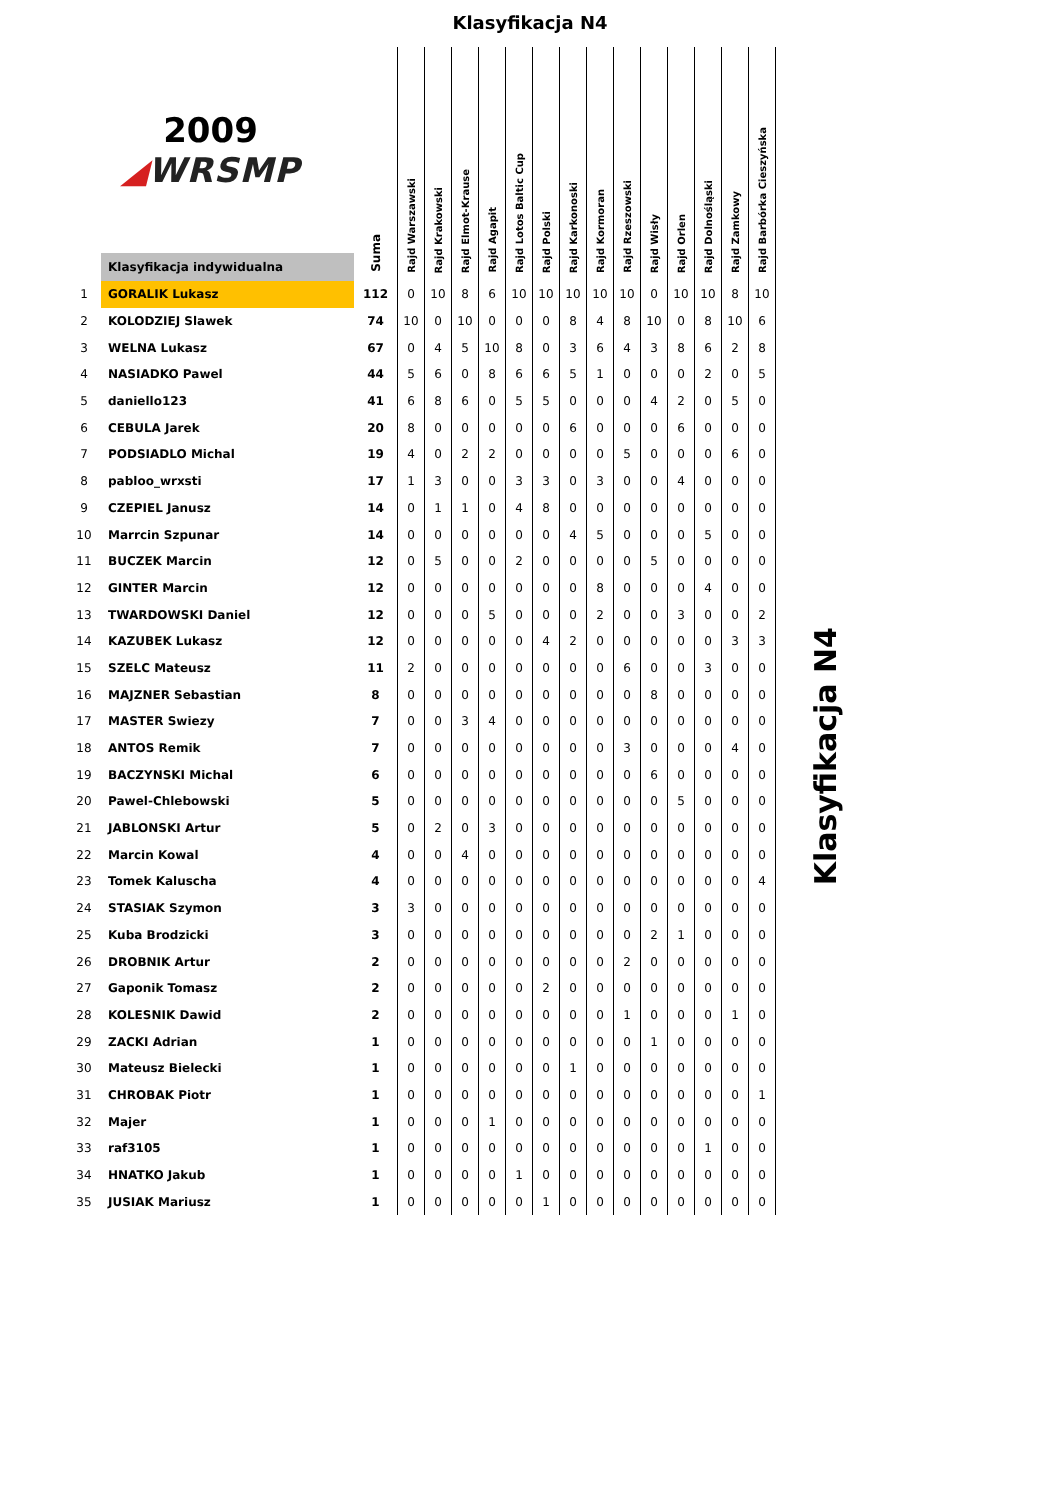Klasyfikacja N4
| 2009 ◢ WRSMP | | Suma | Rajd Warszawski | Rajd Krakowski | Rajd Elmot-Krause | Rajd Agapit | Rajd Lotos Baltic Cup | Rajd Polski | Rajd Karkonoski | Rajd Kormoran | Rajd Rzeszowski | Rajd Wisły | Rajd Orlen | Rajd Dolnośląski | Rajd Zamkowy | Rajd Barbórka Cieszyńska |
| --- | --- | --- | --- | --- | --- | --- | --- | --- | --- | --- | --- | --- | --- | --- | --- | --- |
| | Klasyfikacja indywidualna | | | | | | | | | | | | | | | |
| 1 | GORALIK Lukasz | 112 | 0 | 10 | 8 | 6 | 10 | 10 | 10 | 10 | 10 | 0 | 10 | 10 | 8 | 10 |
| 2 | KOLODZIEJ Slawek | 74 | 10 | 0 | 10 | 0 | 0 | 0 | 8 | 4 | 8 | 10 | 0 | 8 | 10 | 6 |
| 3 | WELNA Lukasz | 67 | 0 | 4 | 5 | 10 | 8 | 0 | 3 | 6 | 4 | 3 | 8 | 6 | 2 | 8 |
| 4 | NASIADKO Pawel | 44 | 5 | 6 | 0 | 8 | 6 | 6 | 5 | 1 | 0 | 0 | 0 | 2 | 0 | 5 |
| 5 | daniello123 | 41 | 6 | 8 | 6 | 0 | 5 | 5 | 0 | 0 | 0 | 4 | 2 | 0 | 5 | 0 |
| 6 | CEBULA Jarek | 20 | 8 | 0 | 0 | 0 | 0 | 0 | 6 | 0 | 0 | 0 | 6 | 0 | 0 | 0 |
| 7 | PODSIADLO Michal | 19 | 4 | 0 | 2 | 2 | 0 | 0 | 0 | 0 | 5 | 0 | 0 | 0 | 6 | 0 |
| 8 | pabloo_wrxsti | 17 | 1 | 3 | 0 | 0 | 3 | 3 | 0 | 3 | 0 | 0 | 4 | 0 | 0 | 0 |
| 9 | CZEPIEL Janusz | 14 | 0 | 1 | 1 | 0 | 4 | 8 | 0 | 0 | 0 | 0 | 0 | 0 | 0 | 0 |
| 10 | Marrcin Szpunar | 14 | 0 | 0 | 0 | 0 | 0 | 0 | 4 | 5 | 0 | 0 | 0 | 5 | 0 | 0 |
| 11 | BUCZEK Marcin | 12 | 0 | 5 | 0 | 0 | 2 | 0 | 0 | 0 | 0 | 5 | 0 | 0 | 0 | 0 |
| 12 | GINTER Marcin | 12 | 0 | 0 | 0 | 0 | 0 | 0 | 0 | 8 | 0 | 0 | 0 | 4 | 0 | 0 |
| 13 | TWARDOWSKI Daniel | 12 | 0 | 0 | 0 | 5 | 0 | 0 | 0 | 2 | 0 | 0 | 3 | 0 | 0 | 2 |
| 14 | KAZUBEK Lukasz | 12 | 0 | 0 | 0 | 0 | 0 | 4 | 2 | 0 | 0 | 0 | 0 | 0 | 3 | 3 |
| 15 | SZELC Mateusz | 11 | 2 | 0 | 0 | 0 | 0 | 0 | 0 | 0 | 6 | 0 | 0 | 3 | 0 | 0 |
| 16 | MAJZNER Sebastian | 8 | 0 | 0 | 0 | 0 | 0 | 0 | 0 | 0 | 0 | 8 | 0 | 0 | 0 | 0 |
| 17 | MASTER Swiezy | 7 | 0 | 0 | 3 | 4 | 0 | 0 | 0 | 0 | 0 | 0 | 0 | 0 | 0 | 0 |
| 18 | ANTOS Remik | 7 | 0 | 0 | 0 | 0 | 0 | 0 | 0 | 0 | 3 | 0 | 0 | 0 | 4 | 0 |
| 19 | BACZYNSKI Michal | 6 | 0 | 0 | 0 | 0 | 0 | 0 | 0 | 0 | 0 | 6 | 0 | 0 | 0 | 0 |
| 20 | Pawel-Chlebowski | 5 | 0 | 0 | 0 | 0 | 0 | 0 | 0 | 0 | 0 | 0 | 5 | 0 | 0 | 0 |
| 21 | JABLONSKI Artur | 5 | 0 | 2 | 0 | 3 | 0 | 0 | 0 | 0 | 0 | 0 | 0 | 0 | 0 | 0 |
| 22 | Marcin Kowal | 4 | 0 | 0 | 4 | 0 | 0 | 0 | 0 | 0 | 0 | 0 | 0 | 0 | 0 | 0 |
| 23 | Tomek Kaluscha | 4 | 0 | 0 | 0 | 0 | 0 | 0 | 0 | 0 | 0 | 0 | 0 | 0 | 0 | 4 |
| 24 | STASIAK Szymon | 3 | 3 | 0 | 0 | 0 | 0 | 0 | 0 | 0 | 0 | 0 | 0 | 0 | 0 | 0 |
| 25 | Kuba Brodzicki | 3 | 0 | 0 | 0 | 0 | 0 | 0 | 0 | 0 | 0 | 2 | 1 | 0 | 0 | 0 |
| 26 | DROBNIK Artur | 2 | 0 | 0 | 0 | 0 | 0 | 0 | 0 | 0 | 2 | 0 | 0 | 0 | 0 | 0 |
| 27 | Gaponik Tomasz | 2 | 0 | 0 | 0 | 0 | 0 | 2 | 0 | 0 | 0 | 0 | 0 | 0 | 0 | 0 |
| 28 | KOLESNIK Dawid | 2 | 0 | 0 | 0 | 0 | 0 | 0 | 0 | 0 | 1 | 0 | 0 | 0 | 1 | 0 |
| 29 | ZACKI Adrian | 1 | 0 | 0 | 0 | 0 | 0 | 0 | 0 | 0 | 0 | 1 | 0 | 0 | 0 | 0 |
| 30 | Mateusz Bielecki | 1 | 0 | 0 | 0 | 0 | 0 | 0 | 1 | 0 | 0 | 0 | 0 | 0 | 0 | 0 |
| 31 | CHROBAK Piotr | 1 | 0 | 0 | 0 | 0 | 0 | 0 | 0 | 0 | 0 | 0 | 0 | 0 | 0 | 1 |
| 32 | Majer | 1 | 0 | 0 | 0 | 1 | 0 | 0 | 0 | 0 | 0 | 0 | 0 | 0 | 0 | 0 |
| 33 | raf3105 | 1 | 0 | 0 | 0 | 0 | 0 | 0 | 0 | 0 | 0 | 0 | 0 | 1 | 0 | 0 |
| 34 | HNATKO Jakub | 1 | 0 | 0 | 0 | 0 | 1 | 0 | 0 | 0 | 0 | 0 | 0 | 0 | 0 | 0 |
| 35 | JUSIAK Mariusz | 1 | 0 | 0 | 0 | 0 | 0 | 1 | 0 | 0 | 0 | 0 | 0 | 0 | 0 | 0 |
Klasyfikacja N4